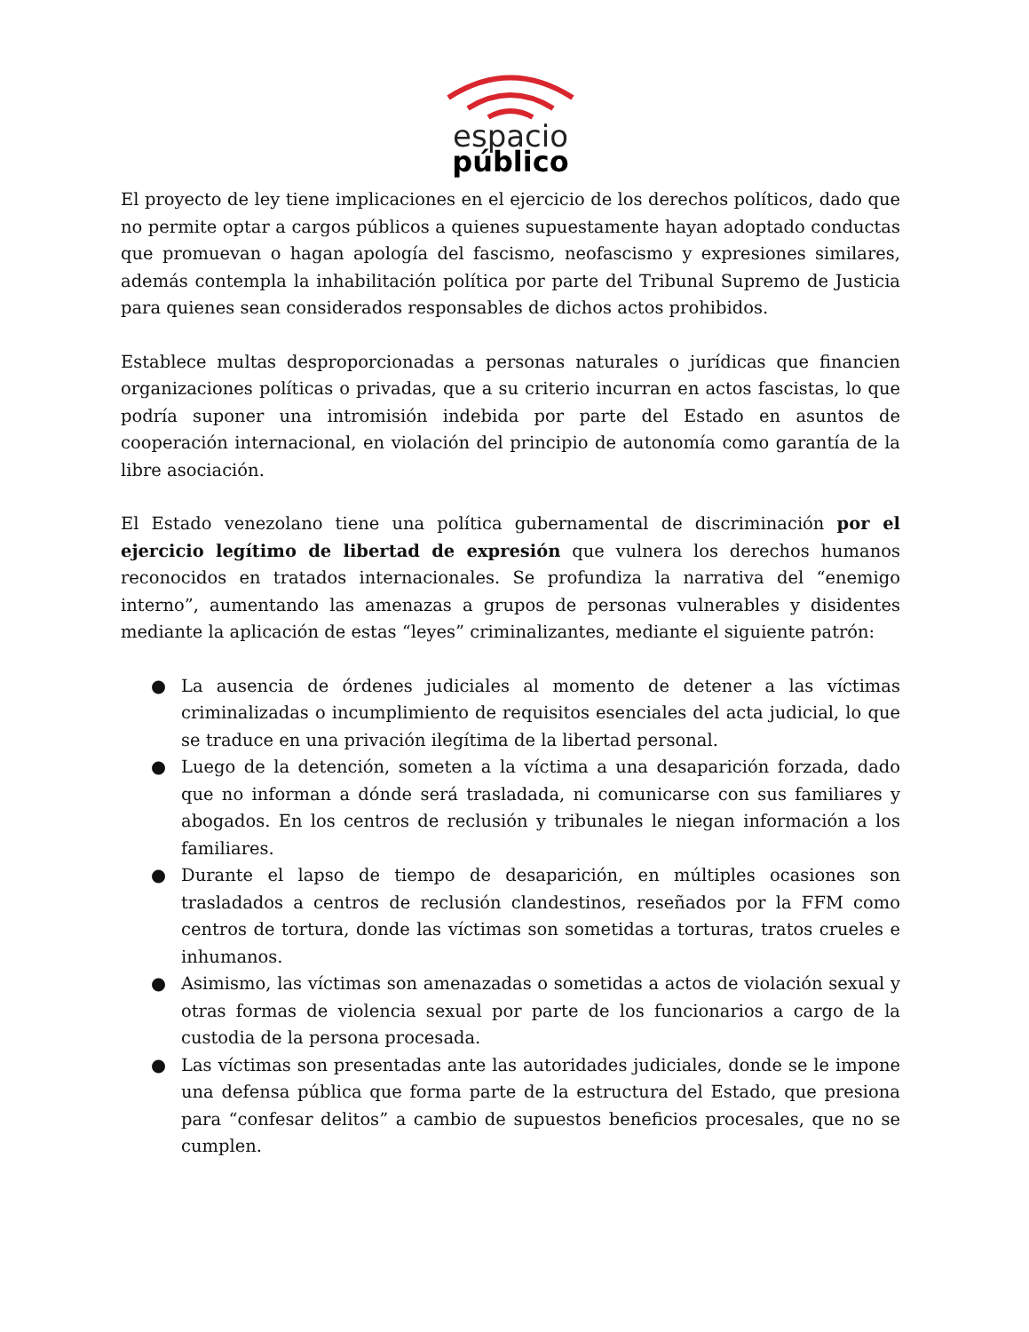espacio
público
El proyecto de ley tiene implicaciones en el ejercicio de los derechos políticos, dado que no permite optar a cargos públicos a quienes supuestamente hayan adoptado conductas que promuevan o hagan apología del fascismo, neofascismo y expresiones similares, además contempla la inhabilitación política por parte del Tribunal Supremo de Justicia para quienes sean considerados responsables de dichos actos prohibidos.
Establece multas desproporcionadas a personas naturales o jurídicas que financien organizaciones políticas o privadas, que a su criterio incurran en actos fascistas, lo que podría suponer una intromisión indebida por parte del Estado en asuntos de cooperación internacional, en violación del principio de autonomía como garantía de la libre asociación.
El Estado venezolano tiene una política gubernamental de discriminación por el ejercicio legítimo de libertad de expresión que vulnera los derechos humanos reconocidos en tratados internacionales. Se profundiza la narrativa del “enemigo interno”, aumentando las amenazas a grupos de personas vulnerables y disidentes mediante la aplicación de estas “leyes” criminalizantes, mediante el siguiente patrón:
● La ausencia de órdenes judiciales al momento de detener a las víctimas criminalizadas o incumplimiento de requisitos esenciales del acta judicial, lo que se traduce en una privación ilegítima de la libertad personal.
● Luego de la detención, someten a la víctima a una desaparición forzada, dado que no informan a dónde será trasladada, ni comunicarse con sus familiares y abogados. En los centros de reclusión y tribunales le niegan información a los familiares.
● Durante el lapso de tiempo de desaparición, en múltiples ocasiones son trasladados a centros de reclusión clandestinos, reseñados por la FFM como centros de tortura, donde las víctimas son sometidas a torturas, tratos crueles e inhumanos.
● Asimismo, las víctimas son amenazadas o sometidas a actos de violación sexual y otras formas de violencia sexual por parte de los funcionarios a cargo de la custodia de la persona procesada.
● Las víctimas son presentadas ante las autoridades judiciales, donde se le impone una defensa pública que forma parte de la estructura del Estado, que presiona para “confesar delitos” a cambio de supuestos beneficios procesales, que no se cumplen.